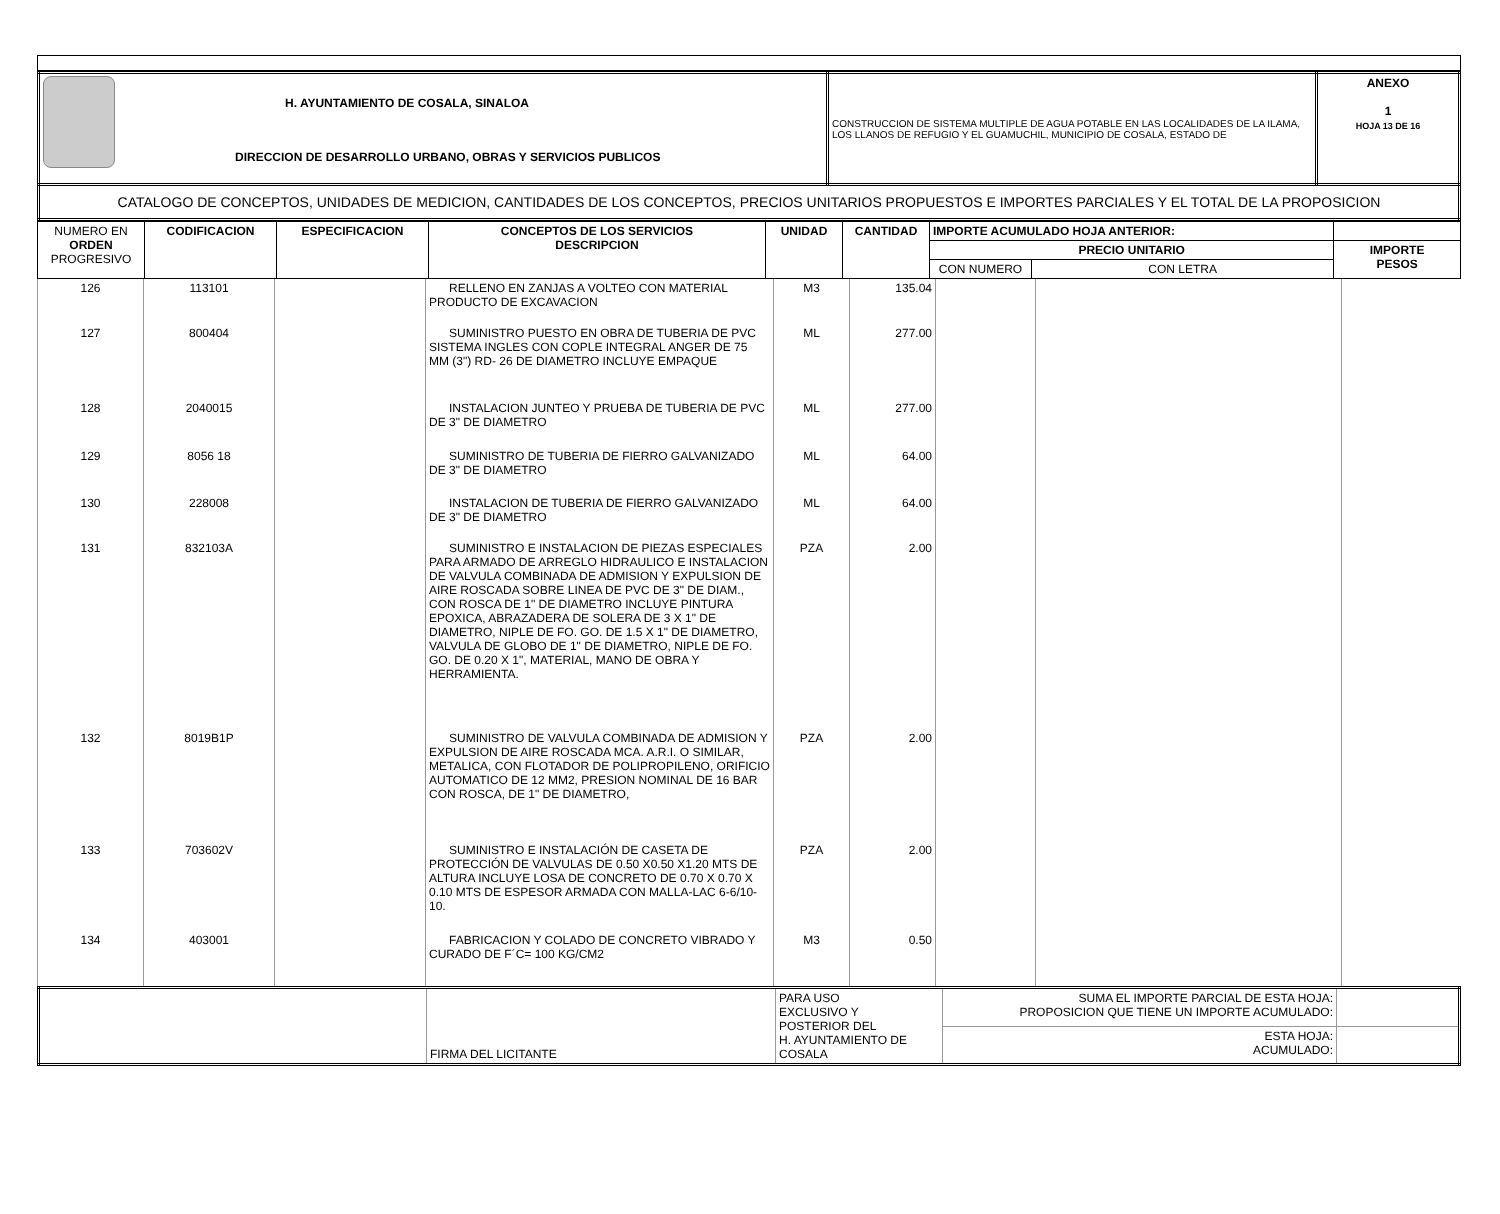| H. AYUNTAMIENTO DE COSALA, SINALOA DIRECCION DE DESARROLLO URBANO, OBRAS Y SERVICIOS PUBLICOS | CONSTRUCCION DE SISTEMA MULTIPLE DE AGUA POTABLE EN LAS LOCALIDADES DE LA ILAMA, LOS LLANOS DE REFUGIO Y EL GUAMUCHIL, MUNICIPIO DE COSALA, ESTADO DE | ANEXO 1 HOJA 13 DE 16 |
| CATALOGO DE CONCEPTOS, UNIDADES DE MEDICION, CANTIDADES DE LOS CONCEPTOS, PRECIOS UNITARIOS PROPUESTOS E IMPORTES PARCIALES Y EL TOTAL DE LA PROPOSICION | | |
| NUMERO EN ORDEN PROGRESIVO | CODIFICACION | ESPECIFICACION | CONCEPTOS DE LOS SERVICIOS DESCRIPCION | UNIDAD | CANTIDAD | IMPORTE ACUMULADO HOJA ANTERIOR: | | |
| --- | --- | --- | --- | --- | --- | --- | --- | --- |
| | | | | | | PRECIO UNITARIO | | IMPORTE PESOS |
| | | | | | | CON NUMERO | CON LETRA | |
| 126 | 113101 | | RELLENO EN ZANJAS A VOLTEO CON MATERIAL PRODUCTO DE EXCAVACION | M3 | 135.04 | | | |
| 127 | 800404 | | SUMINISTRO PUESTO EN OBRA DE TUBERIA DE PVC SISTEMA INGLES CON COPLE INTEGRAL ANGER DE 75 MM (3") RD- 26 DE DIAMETRO INCLUYE EMPAQUE | ML | 277.00 | | | |
| 128 | 2040015 | | INSTALACION JUNTEO Y PRUEBA DE TUBERIA DE PVC DE 3" DE DIAMETRO | ML | 277.00 | | | |
| 129 | 8056 18 | | SUMINISTRO DE TUBERIA DE FIERRO GALVANIZADO DE 3" DE DIAMETRO | ML | 64.00 | | | |
| 130 | 228008 | | INSTALACION DE TUBERIA DE FIERRO GALVANIZADO DE 3" DE DIAMETRO | ML | 64.00 | | | |
| 131 | 832103A | | SUMINISTRO E INSTALACION DE PIEZAS ESPECIALES PARA ARMADO DE ARREGLO HIDRAULICO E INSTALACION DE VALVULA COMBINADA DE ADMISION Y EXPULSION DE AIRE ROSCADA SOBRE LINEA DE PVC DE 3" DE DIAM., CON ROSCA DE 1" DE DIAMETRO INCLUYE PINTURA EPOXICA, ABRAZADERA DE SOLERA DE 3 X 1" DE DIAMETRO, NIPLE DE FO. GO. DE 1.5 X 1" DE DIAMETRO, VALVULA DE GLOBO DE 1" DE DIAMETRO, NIPLE DE FO. GO. DE 0.20 X 1", MATERIAL, MANO DE OBRA Y HERRAMIENTA. | PZA | 2.00 | | | |
| 132 | 8019B1P | | SUMINISTRO DE VALVULA COMBINADA DE ADMISION Y EXPULSION DE AIRE ROSCADA MCA. A.R.I. O SIMILAR, METALICA, CON FLOTADOR DE POLIPROPILENO, ORIFICIO AUTOMATICO DE 12 MM2, PRESION NOMINAL DE 16 BAR CON ROSCA, DE 1" DE DIAMETRO, | PZA | 2.00 | | | |
| 133 | 703602V | | SUMINISTRO E INSTALACIÓN DE CASETA DE PROTECCIÓN DE VALVULAS DE 0.50 X0.50 X1.20 MTS DE ALTURA INCLUYE LOSA DE CONCRETO DE 0.70 X 0.70 X 0.10 MTS DE ESPESOR ARMADA CON MALLA-LAC 6-6/10-10. | PZA | 2.00 | | | |
| 134 | 403001 | | FABRICACION Y COLADO DE CONCRETO VIBRADO Y CURADO DE F´C= 100 KG/CM2 | M3 | 0.50 | | | |
| | FIRMA DEL LICITANTE | PARA USO EXCLUSIVO Y POSTERIOR DEL H. AYUNTAMIENTO DE COSALA | SUMA EL IMPORTE PARCIAL DE ESTA HOJA: PROPOSICION QUE TIENE UN IMPORTE ACUMULADO: | |
| | | | ESTA HOJA: ACUMULADO: | |